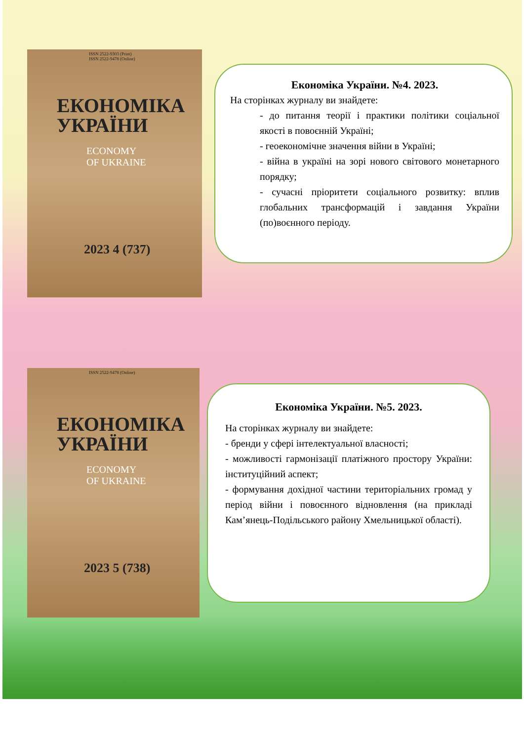ISSN 2522-9303 (Print)
ISSN 2522-9478 (Online)
ЕКОНОМІКА
УКРАЇНИ
ECONOMY
OF UKRAINE
2023 4 (737)
Економіка України. №4. 2023.
На сторінках журналу ви знайдете:
- до питання теорії і практики політики соціальної якості в повоєнній Україні;
- геоекономічне значення війни в Україні;
- війна в україні на зорі нового світового монетарного порядку;
- сучасні пріоритети соціального розвитку: вплив глобальних трансформацій і завдання України (по)воєнного періоду.
ISSN 2522-9478 (Online)
ЕКОНОМІКА
УКРАЇНИ
ECONOMY
OF UKRAINE
2023 5 (738)
Економіка України. №5. 2023.
На сторінках журналу ви знайдете:
- бренди у сфері інтелектуальної власності;
- можливості гармонізації платіжного простору України: інституційний аспект;
- формування дохідної частини територіальних громад у період війни і повоєнного відновлення (на прикладі Кам’янець-Подільського району Хмельницької області).